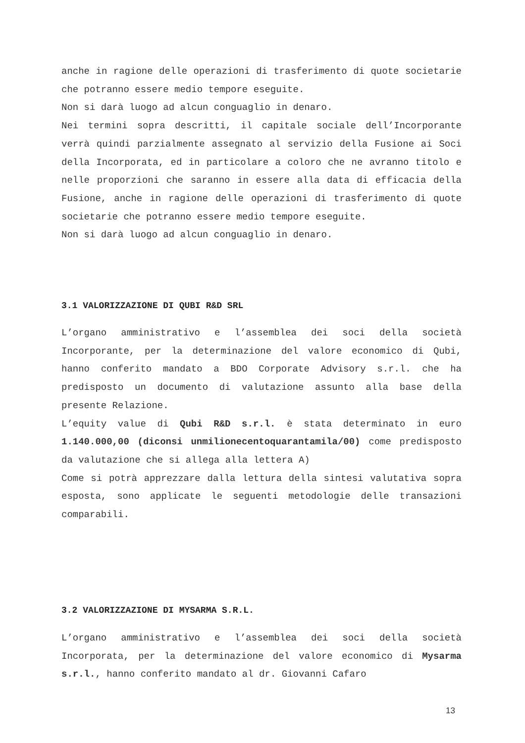anche in ragione delle operazioni di trasferimento di quote societarie che potranno essere medio tempore eseguite.
Non si darà luogo ad alcun conguaglio in denaro.
Nei termini sopra descritti, il capitale sociale dell’Incorporante verrà quindi parzialmente assegnato al servizio della Fusione ai Soci della Incorporata, ed in particolare a coloro che ne avranno titolo e nelle proporzioni che saranno in essere alla data di efficacia della Fusione, anche in ragione delle operazioni di trasferimento di quote societarie che potranno essere medio tempore eseguite.
Non si darà luogo ad alcun conguaglio in denaro.
3.1 VALORIZZAZIONE DI QUBI R&D SRL
L’organo amministrativo e l’assemblea dei soci della società Incorporante, per la determinazione del valore economico di Qubi, hanno conferito mandato a BDO Corporate Advisory s.r.l. che ha predisposto un documento di valutazione assunto alla base della presente Relazione.
L’equity value di Qubi R&D s.r.l. è stata determinato in euro 1.140.000,00 (diconsi unmilionecentoquarantamila/00) come predisposto da valutazione che si allega alla lettera A)
Come si potrà apprezzare dalla lettura della sintesi valutativa sopra esposta, sono applicate le seguenti metodologie delle transazioni comparabili.
3.2 VALORIZZAZIONE DI MYSARMA S.R.L.
L’organo amministrativo e l’assemblea dei soci della società Incorporata, per la determinazione del valore economico di Mysarma s.r.l., hanno conferito mandato al dr. Giovanni Cafaro
13